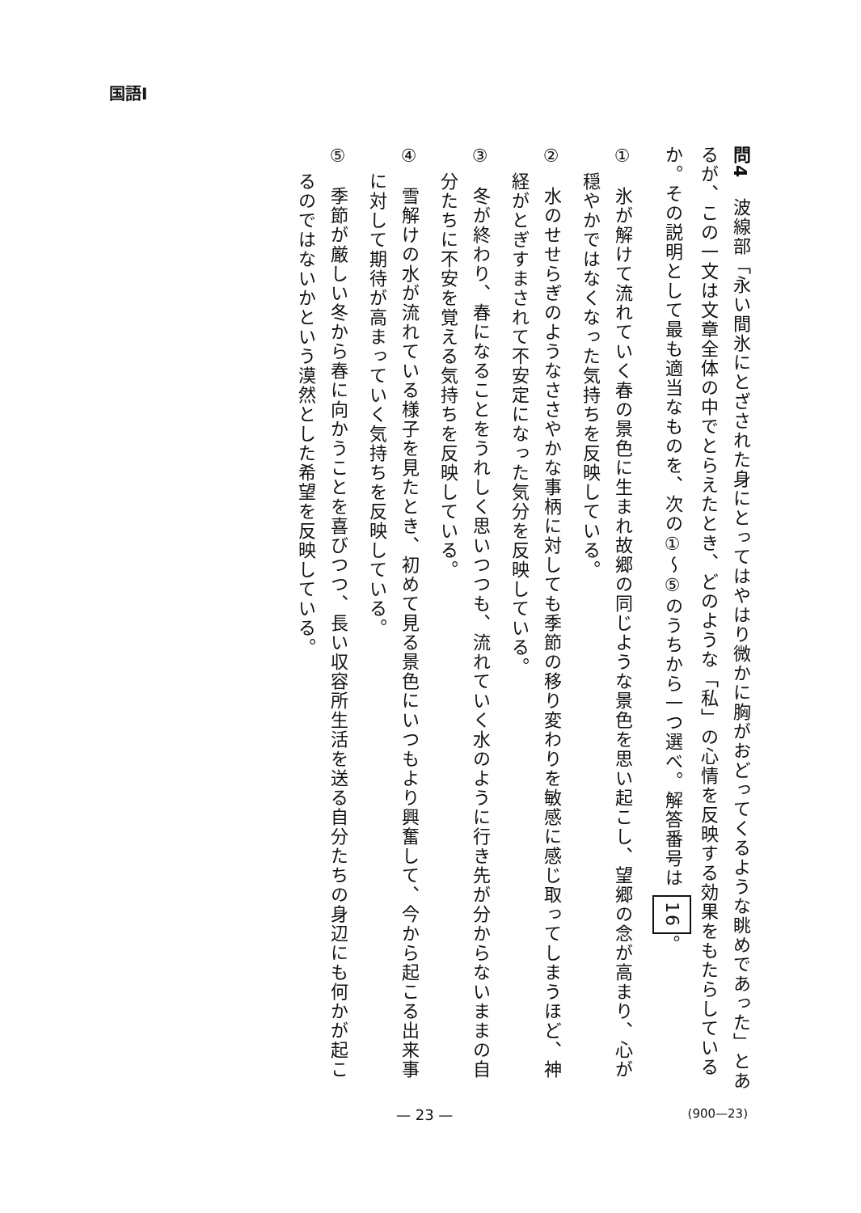国語Ⅰ
問4　波線部「永い間氷にとざされた身にとってはやはり微かに胸がおどってくるような眺めであった」とあるが、この一文は文章全体の中でとらえたとき、どのような「私」の心情を反映する効果をもたらしているか。その説明として最も適当なものを、次の①～⑤のうちから一つ選べ。解答番号は 16。
①　氷が解けて流れていく春の景色に生まれ故郷の同じような景色を思い起こし、望郷の念が高まり、心が穏やかではなくなった気持ちを反映している。
②　水のせせらぎのようなささやかな事柄に対しても季節の移り変わりを敏感に感じ取ってしまうほど、神経がとぎすまされて不安定になった気分を反映している。
③　冬が終わり、春になることをうれしく思いつつも、流れていく水のように行き先が分からないままの自分たちに不安を覚える気持ちを反映している。
④　雪解けの水が流れている様子を見たとき、初めて見る景色にいつもより興奮して、今から起こる出来事に対して期待が高まっていく気持ちを反映している。
⑤　季節が厳しい冬から春に向かうことを喜びつつ、長い収容所生活を送る自分たちの身辺にも何かが起こるのではないかという漠然とした希望を反映している。
— 23 — (900—23)